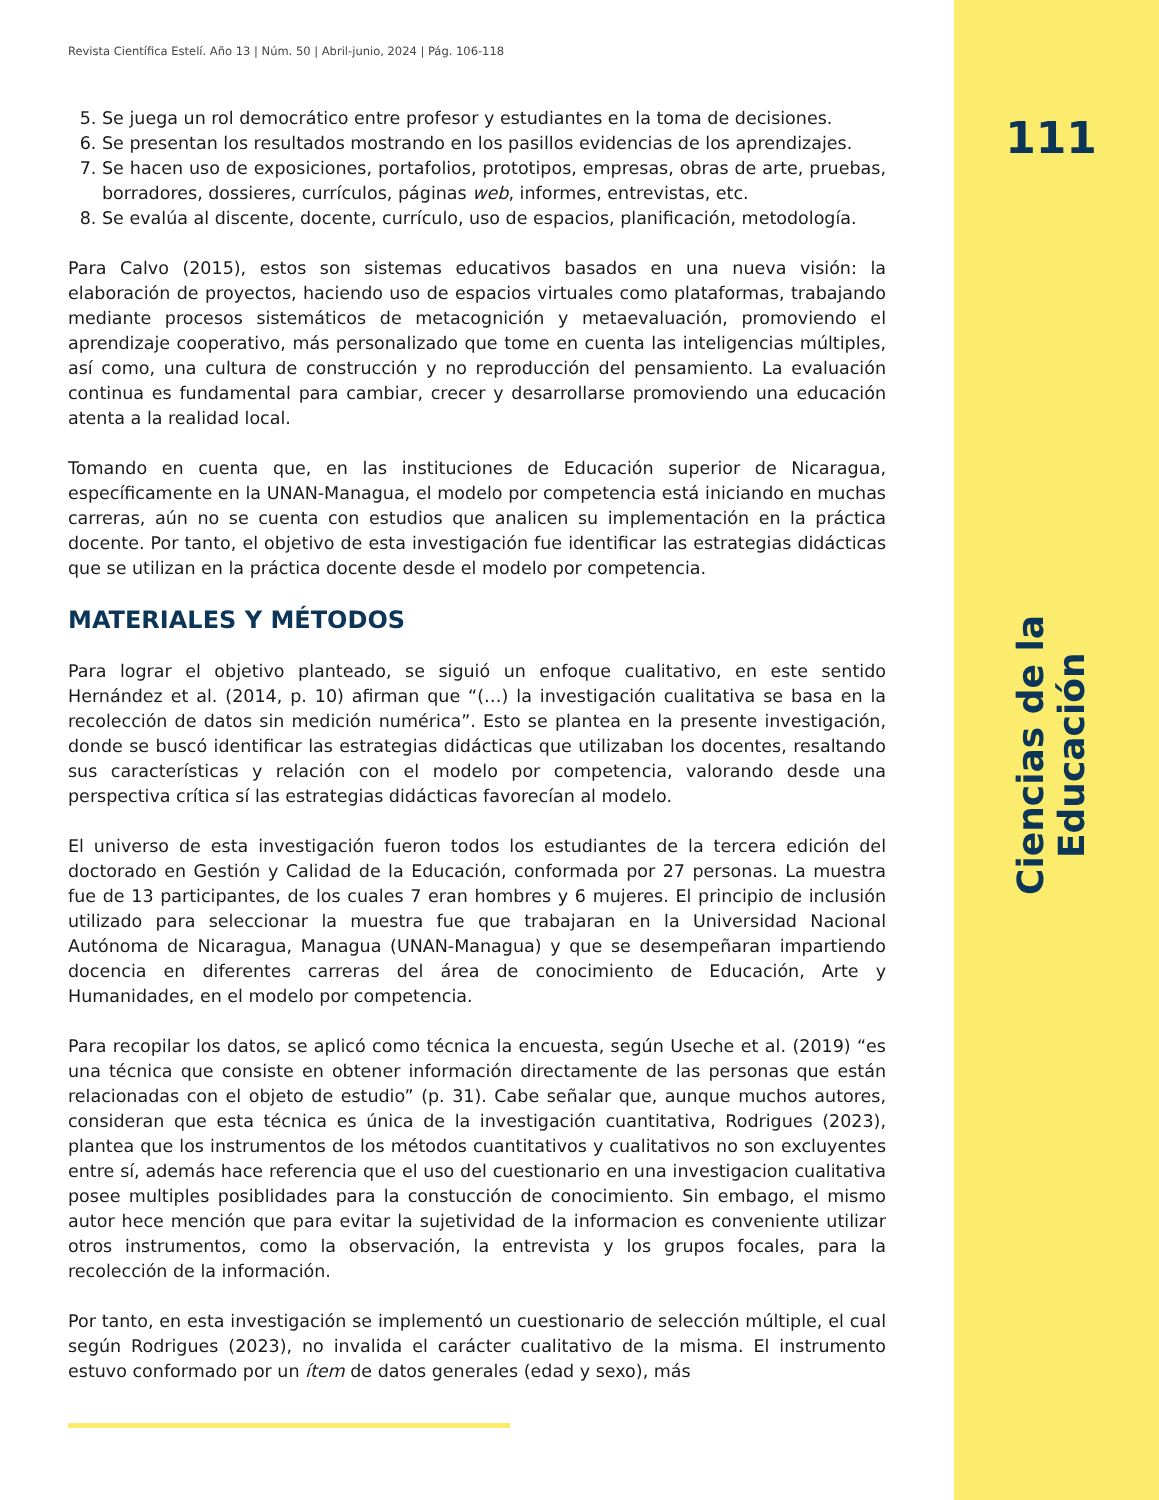Revista Científica Estelí. Año 13 | Núm. 50 | Abril-junio, 2024 | Pág. 106-118
5. Se juega un rol democrático entre profesor y estudiantes en la toma de decisiones.
6. Se presentan los resultados mostrando en los pasillos evidencias de los aprendizajes.
7. Se hacen uso de exposiciones, portafolios, prototipos, empresas, obras de arte, pruebas, borradores, dossieres, currículos, páginas web, informes, entrevistas, etc.
8. Se evalúa al discente, docente, currículo, uso de espacios, planificación, metodología.
Para Calvo (2015), estos son sistemas educativos basados en una nueva visión: la elaboración de proyectos, haciendo uso de espacios virtuales como plataformas, trabajando mediante procesos sistemáticos de metacognición y metaevaluación, promoviendo el aprendizaje cooperativo, más personalizado que tome en cuenta las inteligencias múltiples, así como, una cultura de construcción y no reproducción del pensamiento. La evaluación continua es fundamental para cambiar, crecer y desarrollarse promoviendo una educación atenta a la realidad local.
Tomando en cuenta que, en las instituciones de Educación superior de Nicaragua, específicamente en la UNAN-Managua, el modelo por competencia está iniciando en muchas carreras, aún no se cuenta con estudios que analicen su implementación en la práctica docente. Por tanto, el objetivo de esta investigación fue identificar las estrategias didácticas que se utilizan en la práctica docente desde el modelo por competencia.
MATERIALES Y MÉTODOS
Para lograr el objetivo planteado, se siguió un enfoque cualitativo, en este sentido Hernández et al. (2014, p. 10) afirman que “(…) la investigación cualitativa se basa en la recolección de datos sin medición numérica”. Esto se plantea en la presente investigación, donde se buscó identificar las estrategias didácticas que utilizaban los docentes, resaltando sus características y relación con el modelo por competencia, valorando desde una perspectiva crítica sí las estrategias didácticas favorecían al modelo.
El universo de esta investigación fueron todos los estudiantes de la tercera edición del doctorado en Gestión y Calidad de la Educación, conformada por 27 personas. La muestra fue de 13 participantes, de los cuales 7 eran hombres y 6 mujeres. El principio de inclusión utilizado para seleccionar la muestra fue que trabajaran en la Universidad Nacional Autónoma de Nicaragua, Managua (UNAN-Managua) y que se desempeñaran impartiendo docencia en diferentes carreras del área de conocimiento de Educación, Arte y Humanidades, en el modelo por competencia.
Para recopilar los datos, se aplicó como técnica la encuesta, según Useche et al. (2019) “es una técnica que consiste en obtener información directamente de las personas que están relacionadas con el objeto de estudio” (p. 31). Cabe señalar que, aunque muchos autores, consideran que esta técnica es única de la investigación cuantitativa, Rodrigues (2023), plantea que los instrumentos de los métodos cuantitativos y cualitativos no son excluyentes entre sí, además hace referencia que el uso del cuestionario en una investigacion cualitativa posee multiples posiblidades para la constucción de conocimiento. Sin embago, el mismo autor hece mención que para evitar la sujetividad de la informacion es conveniente utilizar otros instrumentos, como la observación, la entrevista y los grupos focales, para la recolección de la información.
Por tanto, en esta investigación se implementó un cuestionario de selección múltiple, el cual según Rodrigues (2023), no invalida el carácter cualitativo de la misma. El instrumento estuvo conformado por un ítem de datos generales (edad y sexo), más
111
Ciencias de la Educación